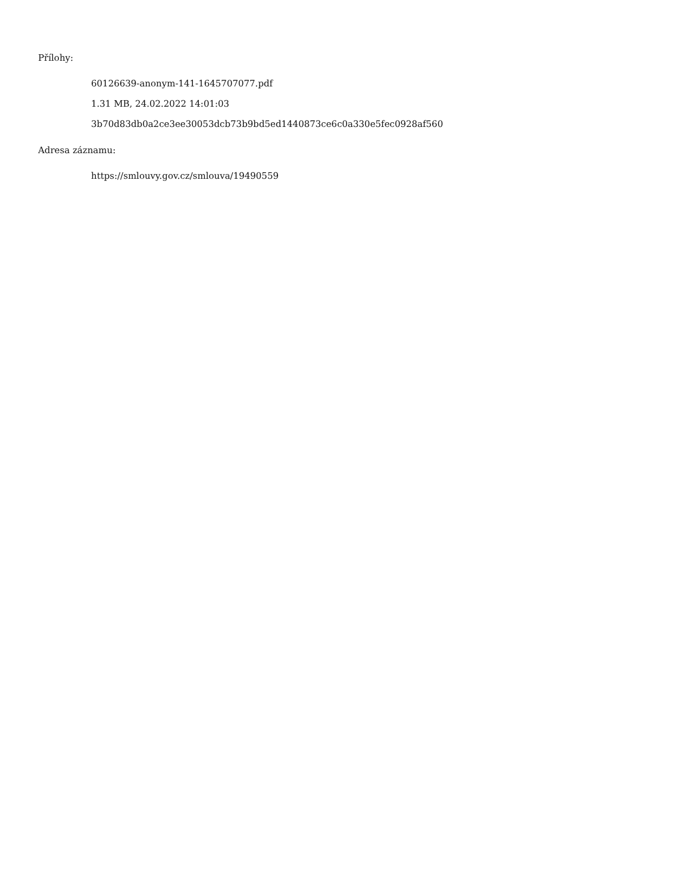Přílohy:
60126639-anonym-141-1645707077.pdf
1.31 MB, 24.02.2022 14:01:03
3b70d83db0a2ce3ee30053dcb73b9bd5ed1440873ce6c0a330e5fec0928af560
Adresa záznamu:
https://smlouvy.gov.cz/smlouva/19490559